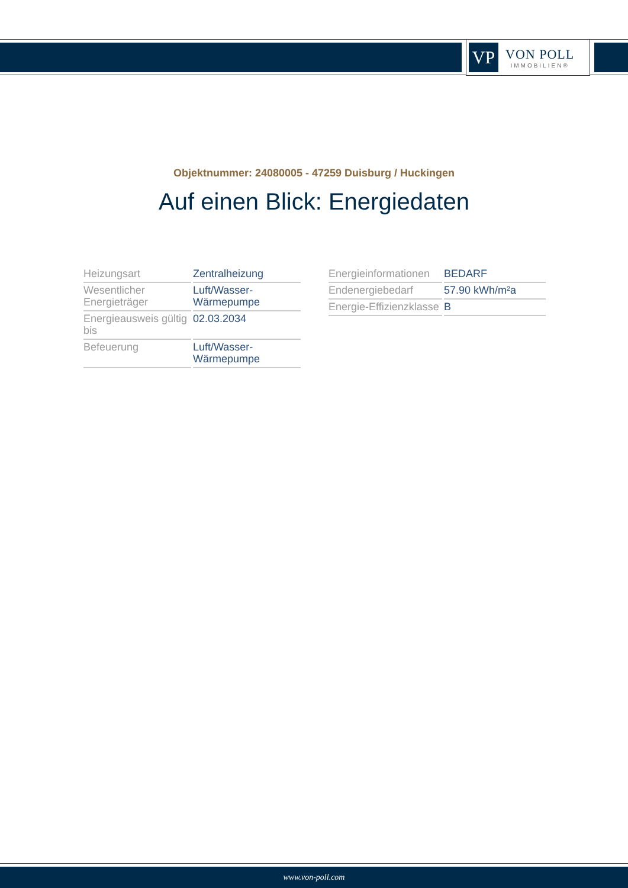VP
VON POLL
IMMOBILIEN®
Objektnummer: 24080005 - 47259 Duisburg / Huckingen
Auf einen Blick: Energiedaten
| Heizungsart | Zentralheizung |
| Wesentlicher Energieträger | Luft/Wasser-Wärmepumpe |
| Energieausweis gültig bis | 02.03.2034 |
| Befeuerung | Luft/Wasser-Wärmepumpe |
| Energieinformationen | BEDARF |
| Endenergiebedarf | 57.90 kWh/m²a |
| Energie-Effizienzklasse | B |
www.von-poll.com